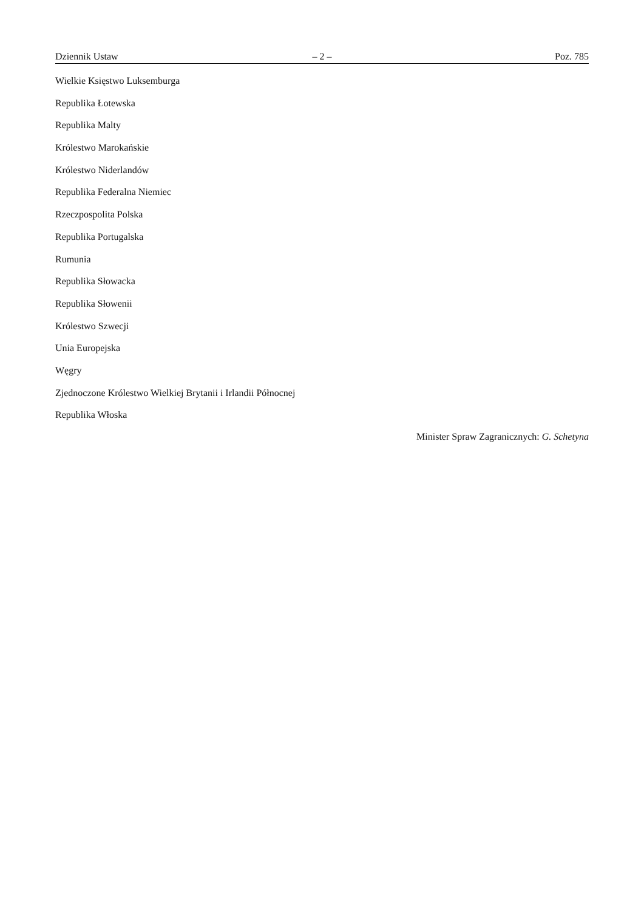Dziennik Ustaw – 2 – Poz. 785
Wielkie Księstwo Luksemburga
Republika Łotewska
Republika Malty
Królestwo Marokańskie
Królestwo Niderlandów
Republika Federalna Niemiec
Rzeczpospolita Polska
Republika Portugalska
Rumunia
Republika Słowacka
Republika Słowenii
Królestwo Szwecji
Unia Europejska
Węgry
Zjednoczone Królestwo Wielkiej Brytanii i Irlandii Północnej
Republika Włoska
Minister Spraw Zagranicznych: G. Schetyna